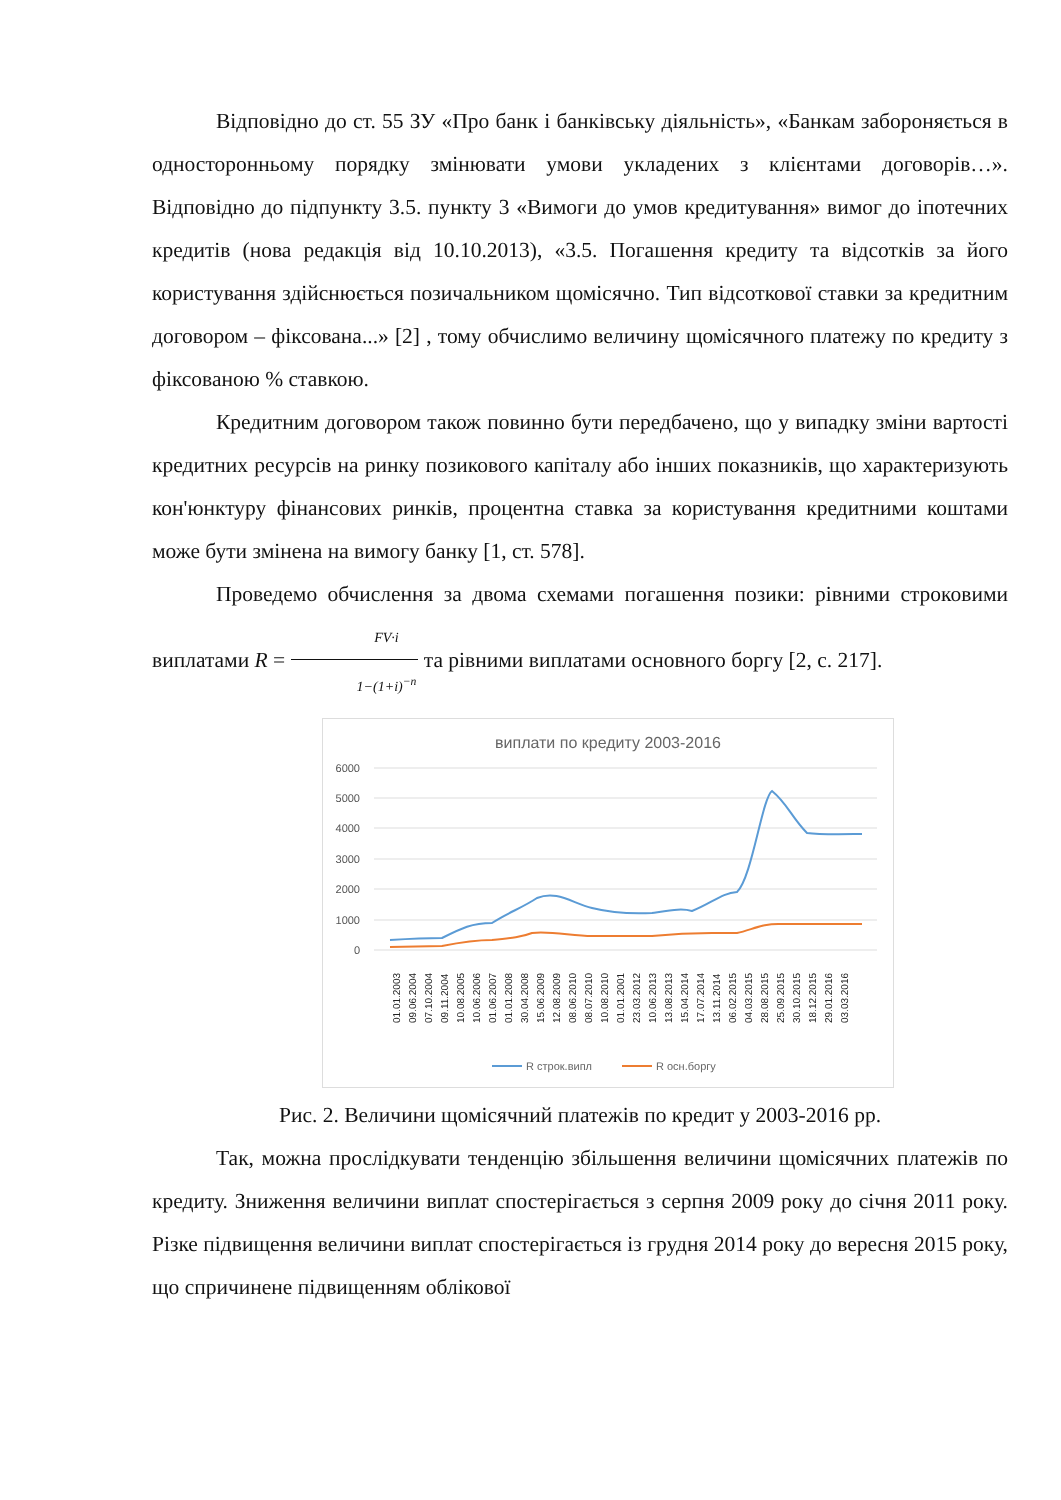Відповідно до ст. 55 ЗУ «Про банк і банківську діяльність», «Банкам забороняється в односторонньому порядку змінювати умови укладених з клієнтами договорів…». Відповідно до підпункту 3.5. пункту 3 «Вимоги до умов кредитування» вимог до іпотечних кредитів (нова редакція від 10.10.2013), «3.5. Погашення кредиту та відсотків за його користування здійснюється позичальником щомісячно. Тип відсоткової ставки за кредитним договором – фіксована...» [2] , тому обчислимо величину щомісячного платежу по кредиту з фіксованою % ставкою.
Кредитним договором також повинно бути передбачено, що у випадку зміни вартості кредитних ресурсів на ринку позикового капіталу або інших показників, що характеризують кон'юнктуру фінансових ринків, процентна ставка за користування кредитними коштами може бути змінена на вимогу банку [1, ст. 578].
Проведемо обчислення за двома схемами погашення позики: рівними строковими виплатами R = FV·i 1−(1+i)<sup>−n</sup> та рівними виплатами основного боргу [2, с. 217].
виплати по кредиту 2003-2016
6000
5000
4000
3000
2000
1000
0
01.01.2003
09.06.2004
07.10.2004
09.11.2004
10.08.2005
10.06.2006
01.06.2007
01.01.2008
30.04.2008
15.06.2009
12.08.2009
08.06.2010
08.07.2010
10.08.2010
01.01.2001
23.03.2012
10.06.2013
13.08.2013
15.04.2014
17.07.2014
13.11.2014
06.02.2015
04.03.2015
28.08.2015
25.09.2015
30.10.2015
18.12.2015
29.01.2016
03.03.2016
R строк.випл
R осн.боргу
Рис. 2. Величини щомісячний платежів по кредит у 2003-2016 рр.
Так, можна прослідкувати тенденцію збільшення величини щомісячних платежів по кредиту. Зниження величини виплат спостерігається з серпня 2009 року до січня 2011 року. Різке підвищення величини виплат спостерігається із грудня 2014 року до вересня 2015 року, що спричинене підвищенням облікової